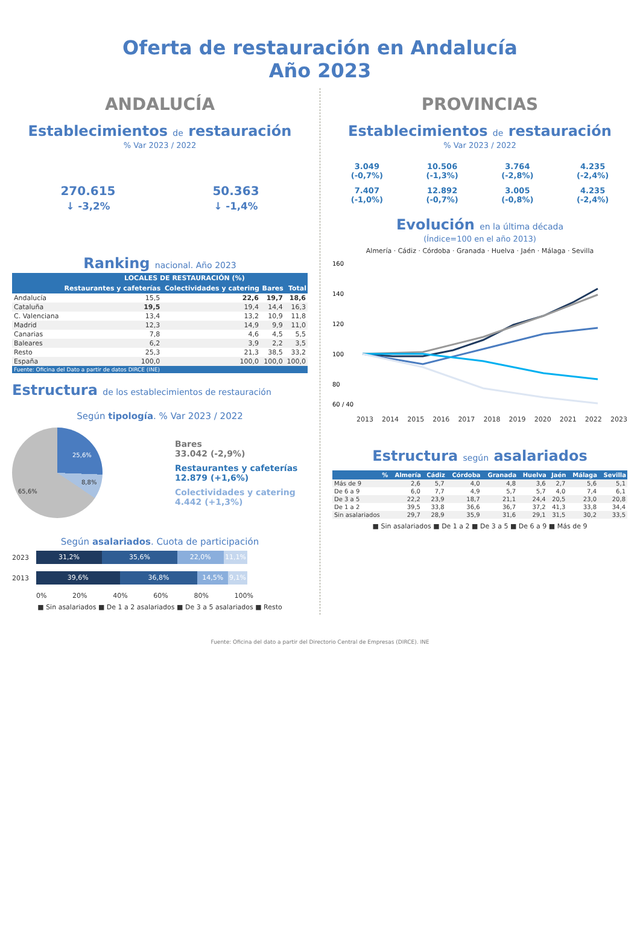Oferta de restauración en Andalucía
Año 2023
ANDALUCÍA
Establecimientos de restauración
% Var 2023 / 2022
270.615
↓ -3,2%
50.363
↓ -1,4%
Ranking nacional. Año 2023
| | LOCALES DE RESTAURACIÓN (%) | | | |
| --- | --- | --- | --- | --- |
| | Restaurantes y cafeterías | Colectividades y catering | Bares | Total |
| Andalucía | 15,5 | 22,6 | 19,7 | 18,6 |
| Cataluña | 19,5 | 19,4 | 14,4 | 16,3 |
| C. Valenciana | 13,4 | 13,2 | 10,9 | 11,8 |
| Madrid | 12,3 | 14,9 | 9,9 | 11,0 |
| Canarias | 7,8 | 4,6 | 4,5 | 5,5 |
| Baleares | 6,2 | 3,9 | 2,2 | 3,5 |
| Resto | 25,3 | 21,3 | 38,5 | 33,2 |
| España | 100,0 | 100,0 | 100,0 | 100,0 |
| Fuente: Oficina del Dato a partir de datos DIRCE (INE) | | | | |
Estructura de los establecimientos de restauración
Según tipología. % Var 2023 / 2022
25,6%
8,8%
65,6%
Bares
33.042 (-2,9%)
Restaurantes y cafeterías
12.879 (+1,6%)
Colectividades y catering
4.442 (+1,3%)
Según asalariados. Cuota de participación
2023
31,2% 35,6% 22,0% 11,1%
2013
39,6% 36,8% 14,5% 9,1%
0% 20% 40% 60% 80% 100%
■ Sin asalariados ■ De 1 a 2 asalariados ■ De 3 a 5 asalariados ■ Resto
PROVINCIAS
Establecimientos de restauración
% Var 2023 / 2022
3.049
(-0,7%)
10.506
(-1,3%)
3.764
(-2,8%)
4.235
(-2,4%)
7.407
(-1,0%)
12.892
(-0,7%)
3.005
(-0,8%)
4.235
(-2,4%)
Evolución en la última década
(Índice=100 en el año 2013)
Almería · Cádiz · Córdoba · Granada · Huelva · Jaén · Málaga · Sevilla
160
140
120
100
80
60 / 40
2013 2014 2015 2016 2017 2018 2019 2020 2021 2022 2023
Estructura según asalariados
| % | Almería | Cádiz | Córdoba | Granada | Huelva | Jaén | Málaga | Sevilla |
| --- | --- | --- | --- | --- | --- | --- | --- | --- |
| Más de 9 | 2,6 | 5,7 | 4,0 | 4,8 | 3,6 | 2,7 | 5,6 | 5,1 |
| De 6 a 9 | 6,0 | 7,7 | 4,9 | 5,7 | 5,7 | 4,0 | 7,4 | 6,1 |
| De 3 a 5 | 22,2 | 23,9 | 18,7 | 21,1 | 24,4 | 20,5 | 23,0 | 20,8 |
| De 1 a 2 | 39,5 | 33,8 | 36,6 | 36,7 | 37,2 | 41,3 | 33,8 | 34,4 |
| Sin asalariados | 29,7 | 28,9 | 35,9 | 31,6 | 29,1 | 31,5 | 30,2 | 33,5 |
■ Sin asalariados ■ De 1 a 2 ■ De 3 a 5 ■ De 6 a 9 ■ Más de 9
Fuente: Oficina del dato a partir del Directorio Central de Empresas (DIRCE). INE